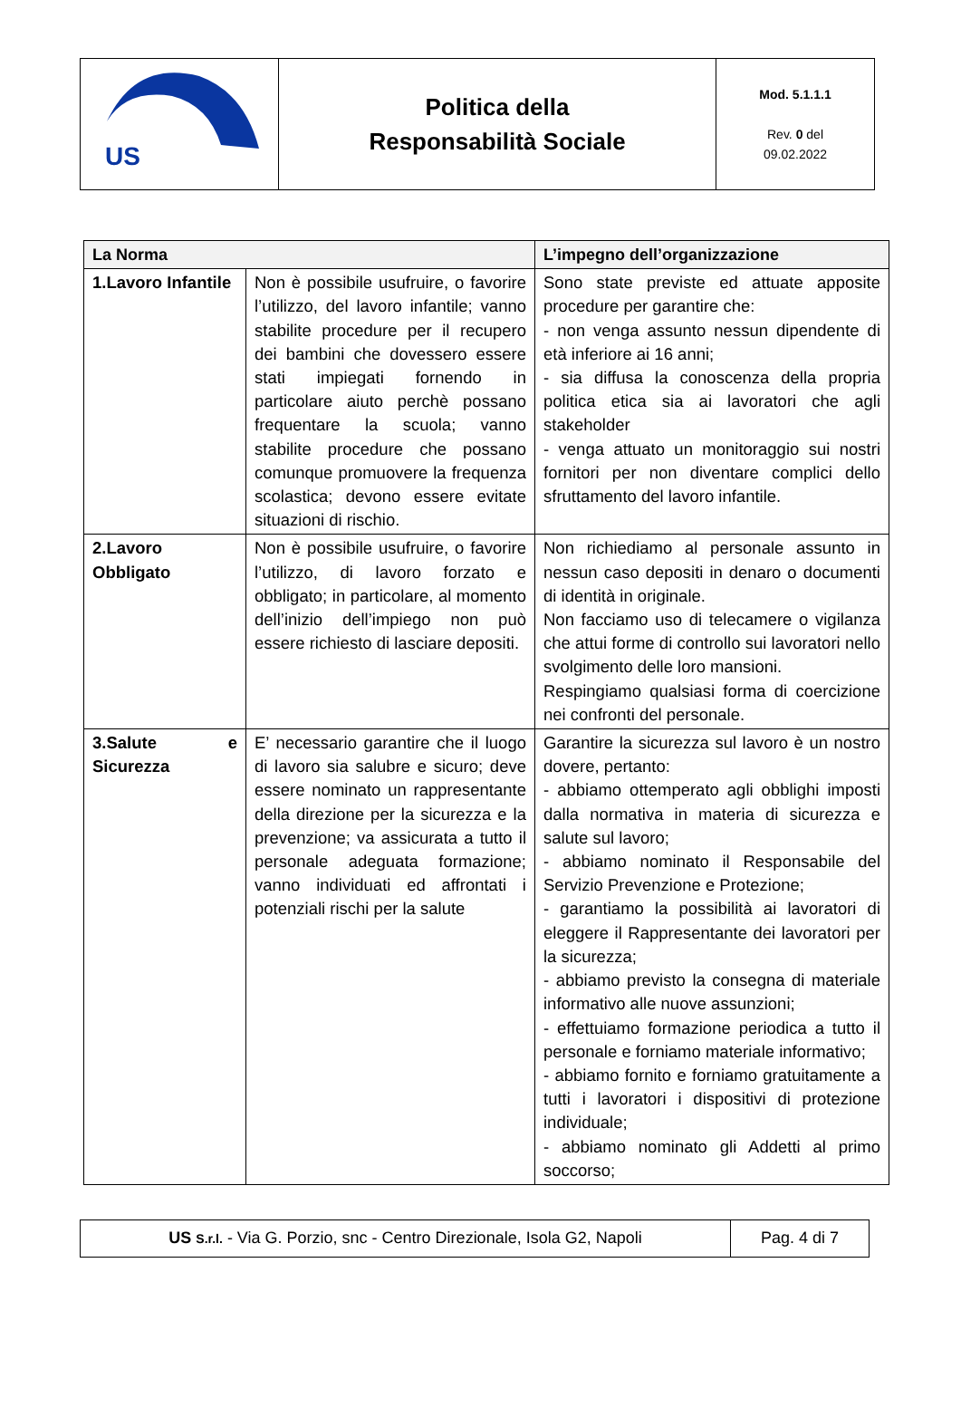| US | Politica della Responsabilità Sociale | Mod. 5.1.1.1 Rev. 0 del 09.02.2022 |
| La Norma | | L’impegno dell’organizzazione |
| --- | --- | --- |
| 1.Lavoro Infantile | Non è possibile usufruire, o favorire l’utilizzo, del lavoro infantile; vanno stabilite procedure per il recupero dei bambini che dovessero essere stati impiegati fornendo in particolare aiuto perchè possano frequentare la scuola; vanno stabilite procedure che possano comunque promuovere la frequenza scolastica; devono essere evitate situazioni di rischio. | Sono state previste ed attuate apposite procedure per garantire che: - non venga assunto nessun dipendente di età inferiore ai 16 anni; - sia diffusa la conoscenza della propria politica etica sia ai lavoratori che agli stakeholder - venga attuato un monitoraggio sui nostri fornitori per non diventare complici dello sfruttamento del lavoro infantile. |
| 2.Lavoro Obbligato | Non è possibile usufruire, o favorire l’utilizzo, di lavoro forzato e obbligato; in particolare, al momento dell’inizio dell’impiego non può essere richiesto di lasciare depositi. | Non richiediamo al personale assunto in nessun caso depositi in denaro o documenti di identità in originale. Non facciamo uso di telecamere o vigilanza che attui forme di controllo sui lavoratori nello svolgimento delle loro mansioni. Respingiamo qualsiasi forma di coercizione nei confronti del personale. |
| 3.Salute e Sicurezza | E’ necessario garantire che il luogo di lavoro sia salubre e sicuro; deve essere nominato un rappresentante della direzione per la sicurezza e la prevenzione; va assicurata a tutto il personale adeguata formazione; vanno individuati ed affrontati i potenziali rischi per la salute | Garantire la sicurezza sul lavoro è un nostro dovere, pertanto: - abbiamo ottemperato agli obblighi imposti dalla normativa in materia di sicurezza e salute sul lavoro; - abbiamo nominato il Responsabile del Servizio Prevenzione e Protezione; - garantiamo la possibilità ai lavoratori di eleggere il Rappresentante dei lavoratori per la sicurezza; - abbiamo previsto la consegna di materiale informativo alle nuove assunzioni; - effettuiamo formazione periodica a tutto il personale e forniamo materiale informativo; - abbiamo fornito e forniamo gratuitamente a tutti i lavoratori i dispositivi di protezione individuale; - abbiamo nominato gli Addetti al primo soccorso; |
| US S.r.l. - Via G. Porzio, snc - Centro Direzionale, Isola G2, Napoli | Pag. 4 di 7 |